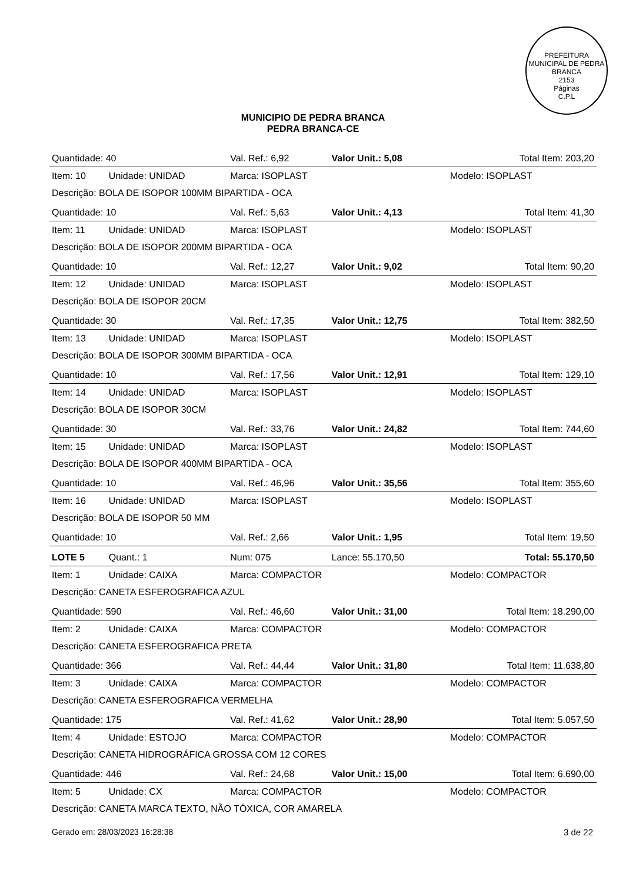PREFEITURA MUNICIPAL DE PEDRA BRANCA
2153
Páginas
C.P.L
MUNICIPIO DE PEDRA BRANCA
PEDRA BRANCA-CE
| Quantidade: 40 | | Val. Ref.: 6,92 | Valor Unit.: 5,08 | Total Item: 203,20 | |
| Item: 10 | Unidade: UNIDAD | Marca: ISOPLAST | | Modelo: ISOPLAST | |
| Descrição: BOLA DE ISOPOR 100MM BIPARTIDA - OCA | | | | | |
| Quantidade: 10 | | Val. Ref.: 5,63 | Valor Unit.: 4,13 | Total Item: 41,30 | |
| Item: 11 | Unidade: UNIDAD | Marca: ISOPLAST | | Modelo: ISOPLAST | |
| Descrição: BOLA DE ISOPOR 200MM BIPARTIDA - OCA | | | | | |
| Quantidade: 10 | | Val. Ref.: 12,27 | Valor Unit.: 9,02 | Total Item: 90,20 | |
| Item: 12 | Unidade: UNIDAD | Marca: ISOPLAST | | Modelo: ISOPLAST | |
| Descrição: BOLA DE ISOPOR 20CM | | | | | |
| Quantidade: 30 | | Val. Ref.: 17,35 | Valor Unit.: 12,75 | Total Item: 382,50 | |
| Item: 13 | Unidade: UNIDAD | Marca: ISOPLAST | | Modelo: ISOPLAST | |
| Descrição: BOLA DE ISOPOR 300MM BIPARTIDA - OCA | | | | | |
| Quantidade: 10 | | Val. Ref.: 17,56 | Valor Unit.: 12,91 | Total Item: 129,10 | |
| Item: 14 | Unidade: UNIDAD | Marca: ISOPLAST | | Modelo: ISOPLAST | |
| Descrição: BOLA DE ISOPOR 30CM | | | | | |
| Quantidade: 30 | | Val. Ref.: 33,76 | Valor Unit.: 24,82 | Total Item: 744,60 | |
| Item: 15 | Unidade: UNIDAD | Marca: ISOPLAST | | Modelo: ISOPLAST | |
| Descrição: BOLA DE ISOPOR 400MM BIPARTIDA - OCA | | | | | |
| Quantidade: 10 | | Val. Ref.: 46,96 | Valor Unit.: 35,56 | Total Item: 355,60 | |
| Item: 16 | Unidade: UNIDAD | Marca: ISOPLAST | | Modelo: ISOPLAST | |
| Descrição: BOLA DE ISOPOR 50 MM | | | | | |
| Quantidade: 10 | | Val. Ref.: 2,66 | Valor Unit.: 1,95 | Total Item: 19,50 | |
| LOTE 5 | Quant.: 1 | Num: 075 | Lance: 55.170,50 | | Total: 55.170,50 |
| Item: 1 | Unidade: CAIXA | Marca: COMPACTOR | | Modelo: COMPACTOR | |
| Descrição: CANETA ESFEROGRAFICA AZUL | | | | | |
| Quantidade: 590 | | Val. Ref.: 46,60 | Valor Unit.: 31,00 | Total Item: 18.290,00 | |
| Item: 2 | Unidade: CAIXA | Marca: COMPACTOR | | Modelo: COMPACTOR | |
| Descrição: CANETA ESFEROGRAFICA PRETA | | | | | |
| Quantidade: 366 | | Val. Ref.: 44,44 | Valor Unit.: 31,80 | Total Item: 11.638,80 | |
| Item: 3 | Unidade: CAIXA | Marca: COMPACTOR | | Modelo: COMPACTOR | |
| Descrição: CANETA ESFEROGRAFICA VERMELHA | | | | | |
| Quantidade: 175 | | Val. Ref.: 41,62 | Valor Unit.: 28,90 | Total Item: 5.057,50 | |
| Item: 4 | Unidade: ESTOJO | Marca: COMPACTOR | | Modelo: COMPACTOR | |
| Descrição: CANETA HIDROGRÁFICA GROSSA COM 12 CORES | | | | | |
| Quantidade: 446 | | Val. Ref.: 24,68 | Valor Unit.: 15,00 | Total Item: 6.690,00 | |
| Item: 5 | Unidade: CX | Marca: COMPACTOR | | Modelo: COMPACTOR | |
| Descrição: CANETA MARCA TEXTO, NÃO TÓXICA, COR AMARELA | | | | | |
Gerado em: 28/03/2023 16:28:38 3 de 22